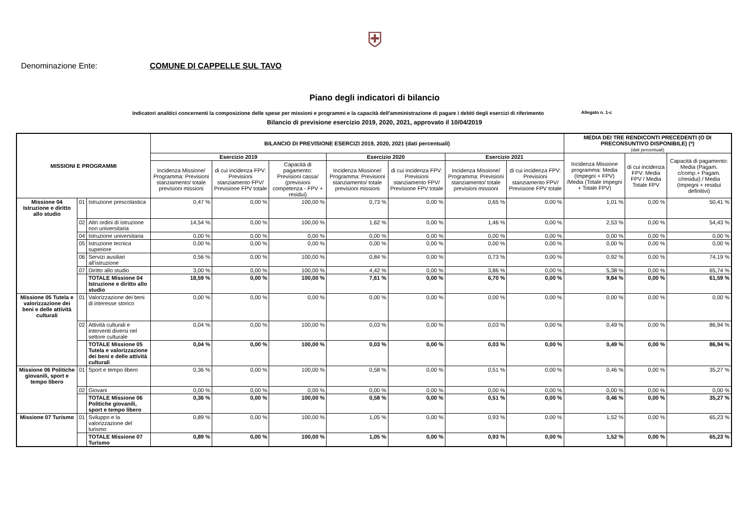⛨
Denominazione Ente: COMUNE DI CAPPELLE SUL TAVO
Piano degli indicatori di bilancio
Indicatori analitici concernenti la composizione delle spese per missioni e programmi e la capacità dell'amministrazione di pagare i debiti degli esercizi di riferimento Allegato n. 1-c
Bilancio di previsione esercizio 2019, 2020, 2021, approvato il 10/04/2019
| MISSIONI E PROGRAMMI | | | BILANCIO DI PREVISIONE ESERCIZI 2019, 2020, 2021 (dati percentuali) | | | | | | | MEDIA DEI TRE RENDICONTI PRECEDENTI (O DI PRECONSUNTIVO DISPONIBILE) (*) (dati percentuali) | | |
| --- | --- | --- | --- | --- | --- | --- | --- | --- | --- | --- | --- | --- |
| | | | Esercizio 2019 | | | Esercizio 2020 | | Esercizio 2021 | | Incidenza Missione programma: Media (Impegni + FPV) /Media (Totale impegni + Totale FPV) | di cui incidenza FPV: Media FPV / Media Totale FPV | Capacità di pagamento: Media (Pagam. c/comp.+ Pagam. c/residui) / Media (Impegni + residui definitivi) |
| | | | Incidenza Missione/ Programma: Previsioni stanziamento/ totale previsioni missioni | di cui incidenza FPV: Previsioni stanziamento FPV/ Previsione FPV totale | Capacità di pagamento: Previsioni cassa/ (previsioni competenza - FPV + residui) | Incidenza Missione/ Programma: Previsioni stanziamento/ totale previsioni missioni | di cui incidenza FPV: Previsioni stanziamento FPV/ Previsione FPV totale | Incidenza Missione/ Programma: Previsioni stanziamento/ totale previsioni missioni | di cui incidenza FPV: Previsioni stanziamento FPV/ Previsione FPV totale | | | |
| Missione 04 Istruzione e diritto allo studio | 01 | Istruzione prescolastica | 0,47 % | 0,00 % | 100,00 % | 0,73 % | 0,00 % | 0,65 % | 0,00 % | 1,01 % | 0,00 % | 50,41 % |
| | 02 | Altri ordini di istruzione non universitaria | 14,54 % | 0,00 % | 100,00 % | 1,62 % | 0,00 % | 1,46 % | 0,00 % | 2,53 % | 0,00 % | 54,43 % |
| | 04 | Istruzione universitaria | 0,00 % | 0,00 % | 0,00 % | 0,00 % | 0,00 % | 0,00 % | 0,00 % | 0,00 % | 0,00 % | 0,00 % |
| | 05 | Istruzione tecnica superiore | 0,00 % | 0,00 % | 0,00 % | 0,00 % | 0,00 % | 0,00 % | 0,00 % | 0,00 % | 0,00 % | 0,00 % |
| | 06 | Servizi ausiliari all’istruzione | 0,56 % | 0,00 % | 100,00 % | 0,84 % | 0,00 % | 0,73 % | 0,00 % | 0,92 % | 0,00 % | 74,19 % |
| | 07 | Diritto allo studio | 3,00 % | 0,00 % | 100,00 % | 4,42 % | 0,00 % | 3,86 % | 0,00 % | 5,38 % | 0,00 % | 65,74 % |
| | | TOTALE Missione 04 Istruzione e diritto allo studio | 18,59 % | 0,00 % | 100,00 % | 7,61 % | 0,00 % | 6,70 % | 0,00 % | 9,84 % | 0,00 % | 61,59 % |
| Missione 05 Tutela e valorizzazione dei beni e delle attività culturali | 01 | Valorizzazione dei beni di interesse storico | 0,00 % | 0,00 % | 0,00 % | 0,00 % | 0,00 % | 0,00 % | 0,00 % | 0,00 % | 0,00 % | 0,00 % |
| | 02 | Attività culturali e interventi diversi nel settore culturale | 0,04 % | 0,00 % | 100,00 % | 0,03 % | 0,00 % | 0,03 % | 0,00 % | 0,49 % | 0,00 % | 86,94 % |
| | | TOTALE Missione 05 Tutela e valorizzazione dei beni e delle attività culturali | 0,04 % | 0,00 % | 100,00 % | 0,03 % | 0,00 % | 0,03 % | 0,00 % | 0,49 % | 0,00 % | 86,94 % |
| Missione 06 Politiche giovanili, sport e tempo libero | 01 | Sport e tempo libero | 0,36 % | 0,00 % | 100,00 % | 0,58 % | 0,00 % | 0,51 % | 0,00 % | 0,46 % | 0,00 % | 35,27 % |
| | 02 | Giovani | 0,00 % | 0,00 % | 0,00 % | 0,00 % | 0,00 % | 0,00 % | 0,00 % | 0,00 % | 0,00 % | 0,00 % |
| | | TOTALE Missione 06 Politiche giovanili, sport e tempo libero | 0,36 % | 0,00 % | 100,00 % | 0,58 % | 0,00 % | 0,51 % | 0,00 % | 0,46 % | 0,00 % | 35,27 % |
| Missione 07 Turismo | 01 | Sviluppo e la valorizzazione del turismo | 0,89 % | 0,00 % | 100,00 % | 1,05 % | 0,00 % | 0,93 % | 0,00 % | 1,52 % | 0,00 % | 65,23 % |
| | | TOTALE Missione 07 Turismo | 0,89 % | 0,00 % | 100,00 % | 1,05 % | 0,00 % | 0,93 % | 0,00 % | 1,52 % | 0,00 % | 65,23 % |